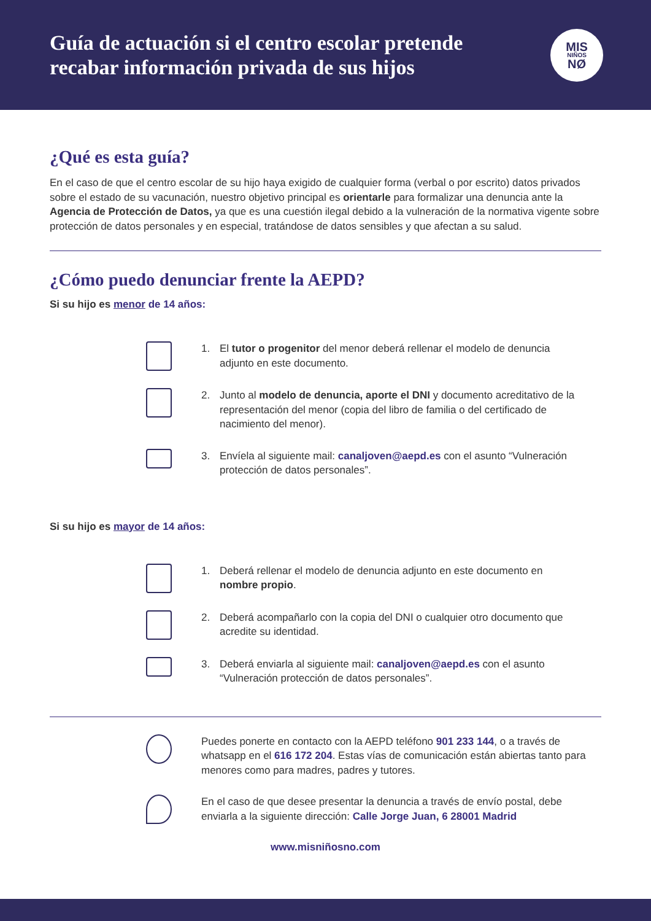Guía de actuación si el centro escolar pretende
recabar información privada de sus hijos
MIS
NIÑOS
NØ
¿Qué es esta guía?
En el caso de que el centro escolar de su hijo haya exigido de cualquier forma (verbal o por escrito) datos privados sobre el estado de su vacunación, nuestro objetivo principal es orientarle para formalizar una denuncia ante la Agencia de Protección de Datos, ya que es una cuestión ilegal debido a la vulneración de la normativa vigente sobre protección de datos personales y en especial, tratándose de datos sensibles y que afectan a su salud.
¿Cómo puedo denunciar frente la AEPD?
Si su hijo es menor de 14 años:
1. El tutor o progenitor del menor deberá rellenar el modelo de denuncia adjunto en este documento.
2. Junto al modelo de denuncia, aporte el DNI y documento acreditativo de la representación del menor (copia del libro de familia o del certificado de nacimiento del menor).
3. Envíela al siguiente mail: canaljoven@aepd.es con el asunto “Vulneración protección de datos personales”.
Si su hijo es mayor de 14 años:
1. Deberá rellenar el modelo de denuncia adjunto en este documento en nombre propio.
2. Deberá acompañarlo con la copia del DNI o cualquier otro documento que acredite su identidad.
3. Deberá enviarla al siguiente mail: canaljoven@aepd.es con el asunto “Vulneración protección de datos personales”.
Puedes ponerte en contacto con la AEPD teléfono 901 233 144, o a través de whatsapp en el 616 172 204. Estas vías de comunicación están abiertas tanto para menores como para madres, padres y tutores.
En el caso de que desee presentar la denuncia a través de envío postal, debe enviarla a la siguiente dirección: Calle Jorge Juan, 6 28001 Madrid
www.misniñosno.com